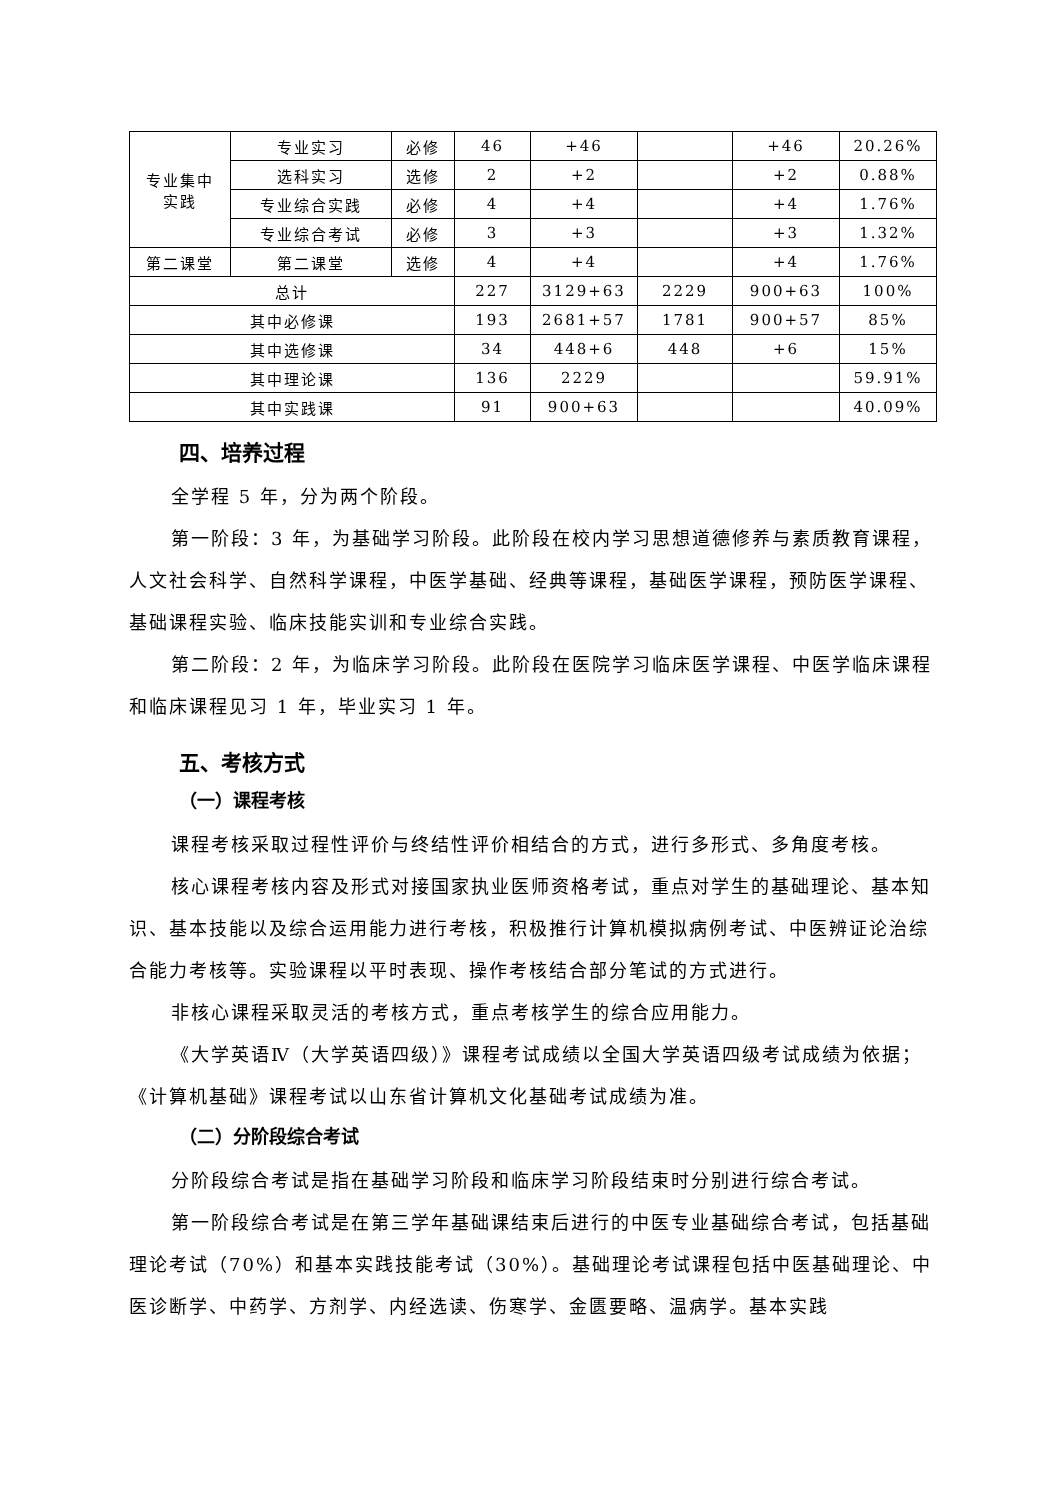| 专业集中 实践 | 专业实习 | 必修 | 46 | +46 | | +46 | 20.26% |
| | 选科实习 | 选修 | 2 | +2 | | +2 | 0.88% |
| | 专业综合实践 | 必修 | 4 | +4 | | +4 | 1.76% |
| | 专业综合考试 | 必修 | 3 | +3 | | +3 | 1.32% |
| 第二课堂 | 第二课堂 | 选修 | 4 | +4 | | +4 | 1.76% |
| 总计 | | | 227 | 3129+63 | 2229 | 900+63 | 100% |
| 其中必修课 | | | 193 | 2681+57 | 1781 | 900+57 | 85% |
| 其中选修课 | | | 34 | 448+6 | 448 | +6 | 15% |
| 其中理论课 | | | 136 | 2229 | | | 59.91% |
| 其中实践课 | | | 91 | 900+63 | | | 40.09% |
四、培养过程
全学程 5 年，分为两个阶段。
第一阶段：3 年，为基础学习阶段。此阶段在校内学习思想道德修养与素质教育课程，人文社会科学、自然科学课程，中医学基础、经典等课程，基础医学课程，预防医学课程、基础课程实验、临床技能实训和专业综合实践。
第二阶段：2 年，为临床学习阶段。此阶段在医院学习临床医学课程、中医学临床课程和临床课程见习 1 年，毕业实习 1 年。
五、考核方式
（一）课程考核
课程考核采取过程性评价与终结性评价相结合的方式，进行多形式、多角度考核。
核心课程考核内容及形式对接国家执业医师资格考试，重点对学生的基础理论、基本知识、基本技能以及综合运用能力进行考核，积极推行计算机模拟病例考试、中医辨证论治综合能力考核等。实验课程以平时表现、操作考核结合部分笔试的方式进行。
非核心课程采取灵活的考核方式，重点考核学生的综合应用能力。
《大学英语Ⅳ（大学英语四级）》课程考试成绩以全国大学英语四级考试成绩为依据；《计算机基础》课程考试以山东省计算机文化基础考试成绩为准。
（二）分阶段综合考试
分阶段综合考试是指在基础学习阶段和临床学习阶段结束时分别进行综合考试。
第一阶段综合考试是在第三学年基础课结束后进行的中医专业基础综合考试，包括基础理论考试（70%）和基本实践技能考试（30%）。基础理论考试课程包括中医基础理论、中医诊断学、中药学、方剂学、内经选读、伤寒学、金匮要略、温病学。基本实践